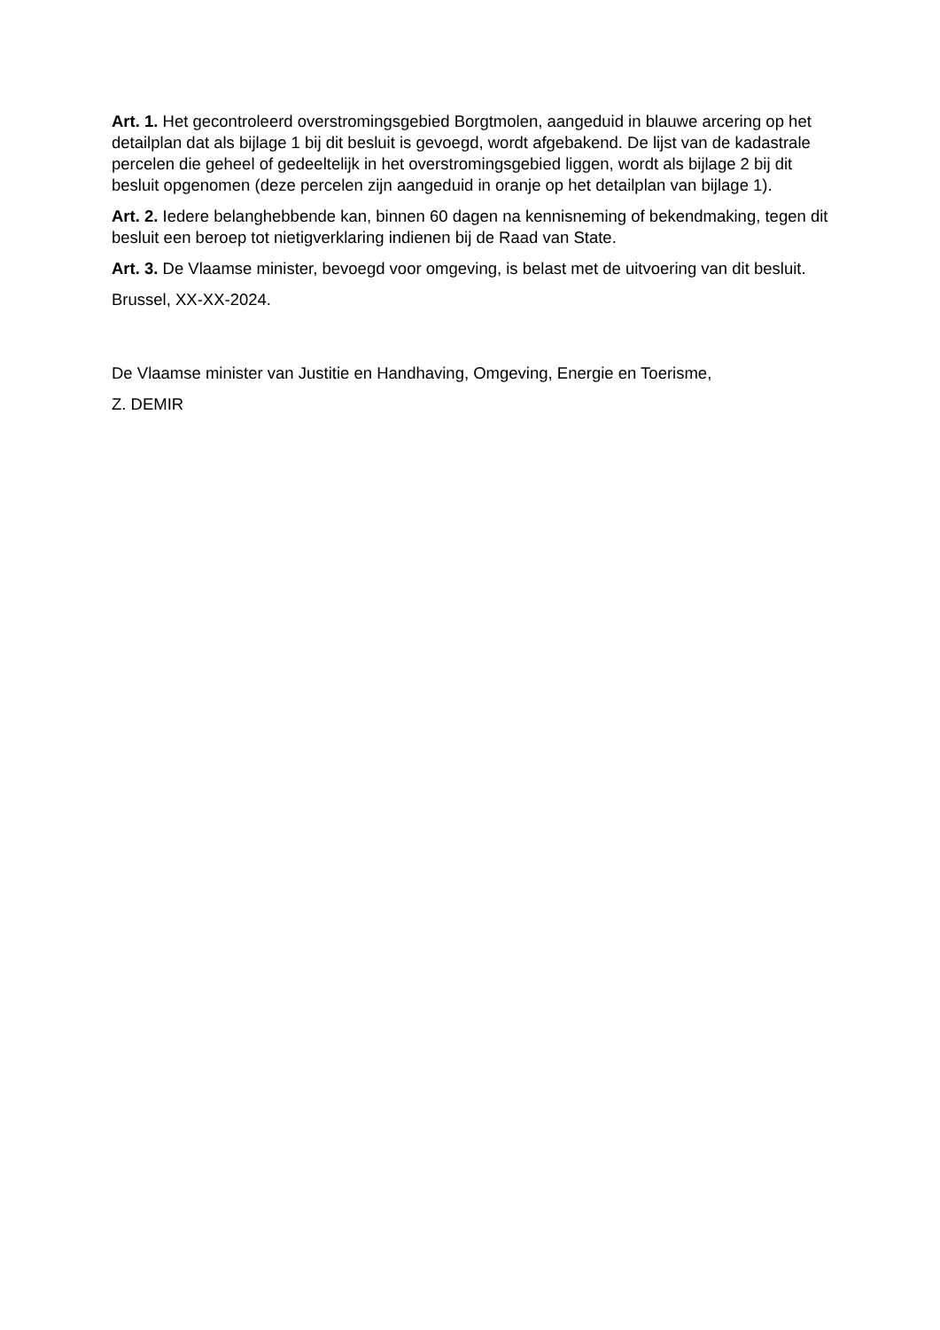Art. 1. Het gecontroleerd overstromingsgebied Borgtmolen, aangeduid in blauwe arcering op het detailplan dat als bijlage 1 bij dit besluit is gevoegd, wordt afgebakend. De lijst van de kadastrale percelen die geheel of gedeeltelijk in het overstromingsgebied liggen, wordt als bijlage 2 bij dit besluit opgenomen (deze percelen zijn aangeduid in oranje op het detailplan van bijlage 1).
Art. 2. Iedere belanghebbende kan, binnen 60 dagen na kennisneming of bekendmaking, tegen dit besluit een beroep tot nietigverklaring indienen bij de Raad van State.
Art. 3. De Vlaamse minister, bevoegd voor omgeving, is belast met de uitvoering van dit besluit.
Brussel, XX-XX-2024.
De Vlaamse minister van Justitie en Handhaving, Omgeving, Energie en Toerisme,
Z. DEMIR